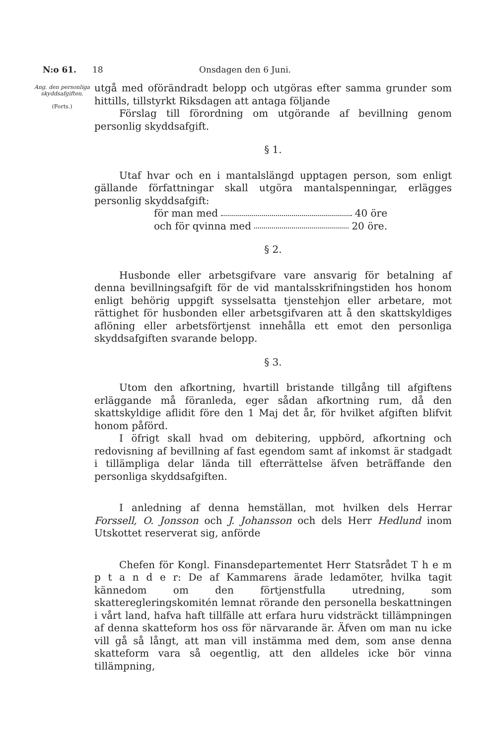N:o 61. 18 Onsdagen den 6 Juni.
Ang. den personliga skyddsafgiften.
(Forts.)
utgå med oförändradt belopp och utgöras efter samma grunder som hittills, tillstyrkt Riksdagen att antaga följande
Förslag till förordning om utgörande af bevillning genom personlig skyddsafgift.
§ 1.
Utaf hvar och en i mantalslängd upptagen person, som enligt gällande författningar skall utgöra mantalspenningar, erlägges personlig skyddsafgift:
för man med 40 öre
och för qvinna med 20 öre.
§ 2.
Husbonde eller arbetsgifvare vare ansvarig för betalning af denna bevillningsafgift för de vid mantalsskrifningstiden hos honom enligt behörig uppgift sysselsatta tjenstehjon eller arbetare, mot rättighet för husbonden eller arbetsgifvaren att å den skattskyldiges aflöning eller arbetsförtjenst innehålla ett emot den personliga skyddsafgiften svarande belopp.
§ 3.
Utom den afkortning, hvartill bristande tillgång till afgiftens erläggande må föranleda, eger sådan afkortning rum, då den skattskyldige aflidit före den 1 Maj det år, för hvilket afgiften blifvit honom påförd.
I öfrigt skall hvad om debitering, uppbörd, afkortning och redovisning af bevillning af fast egendom samt af inkomst är stadgadt i tillämpliga delar lända till efterrättelse äfven beträffande den personliga skyddsafgiften.
I anledning af denna hemställan, mot hvilken dels Herrar Forssell, O. Jonsson och J. Johansson och dels Herr Hedlund inom Utskottet reserverat sig, anförde
Chefen för Kongl. Finansdepartementet Herr Statsrådet T h e m p t a n d e r: De af Kammarens ärade ledamöter, hvilka tagit kännedom om den förtjenstfulla utredning, som skatteregleringskomitén lemnat rörande den personella beskattningen i vårt land, hafva haft tillfälle att erfara huru vidsträckt tillämpningen af denna skatteform hos oss för närvarande är. Äfven om man nu icke vill gå så långt, att man vill instämma med dem, som anse denna skatteform vara så oegentlig, att den alldeles icke bör vinna tillämpning,